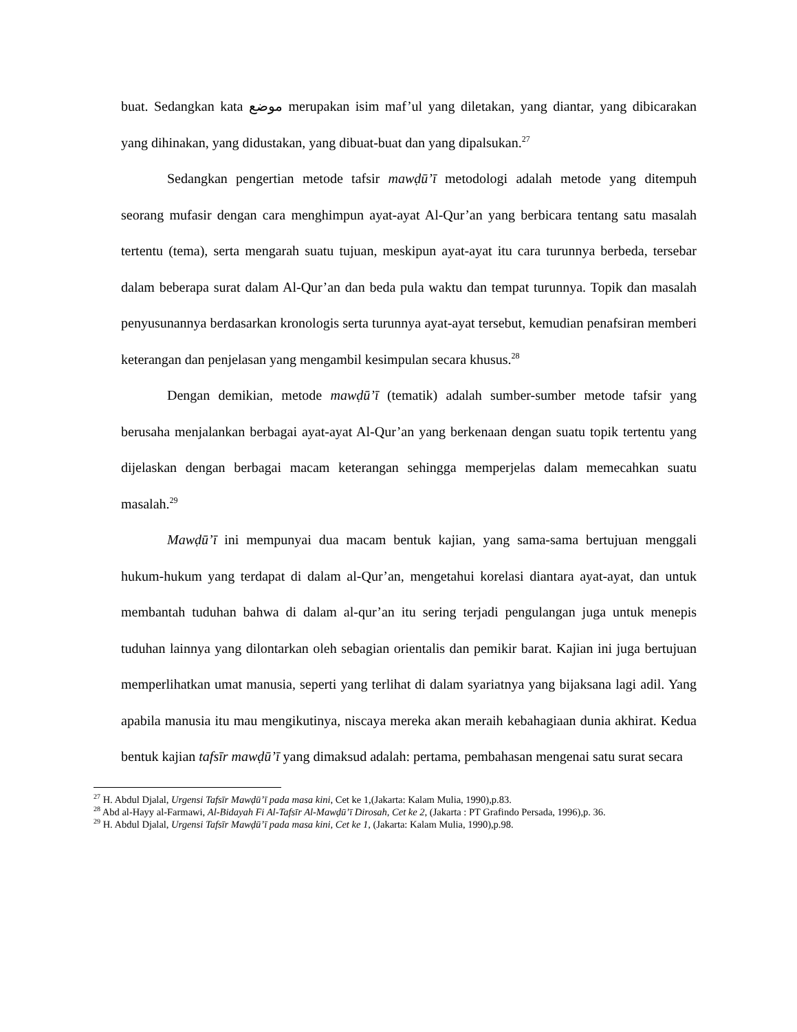buat. Sedangkan kata موضع merupakan isim maf’ul yang diletakan, yang diantar, yang dibicarakan yang dihinakan, yang didustakan, yang dibuat-buat dan yang dipalsukan.<sup>27</sup>
Sedangkan pengertian metode tafsir mawḍū’ī metodologi adalah metode yang ditempuh seorang mufasir dengan cara menghimpun ayat-ayat Al-Qur’an yang berbicara tentang satu masalah tertentu (tema), serta mengarah suatu tujuan, meskipun ayat-ayat itu cara turunnya berbeda, tersebar dalam beberapa surat dalam Al-Qur’an dan beda pula waktu dan tempat turunnya. Topik dan masalah penyusunannya berdasarkan kronologis serta turunnya ayat-ayat tersebut, kemudian penafsiran memberi keterangan dan penjelasan yang mengambil kesimpulan secara khusus.<sup>28</sup>
Dengan demikian, metode mawḍū’ī (tematik) adalah sumber-sumber metode tafsir yang berusaha menjalankan berbagai ayat-ayat Al-Qur’an yang berkenaan dengan suatu topik tertentu yang dijelaskan dengan berbagai macam keterangan sehingga memperjelas dalam memecahkan suatu masalah.<sup>29</sup>
Mawḍū’ī ini mempunyai dua macam bentuk kajian, yang sama-sama bertujuan menggali hukum-hukum yang terdapat di dalam al-Qur’an, mengetahui korelasi diantara ayat-ayat, dan untuk membantah tuduhan bahwa di dalam al-qur’an itu sering terjadi pengulangan juga untuk menepis tuduhan lainnya yang dilontarkan oleh sebagian orientalis dan pemikir barat. Kajian ini juga bertujuan memperlihatkan umat manusia, seperti yang terlihat di dalam syariatnya yang bijaksana lagi adil. Yang apabila manusia itu mau mengikutinya, niscaya mereka akan meraih kebahagiaan dunia akhirat. Kedua bentuk kajian tafsīr mawḍū’ī yang dimaksud adalah: pertama, pembahasan mengenai satu surat secara
<sup>27</sup> H. Abdul Djalal, Urgensi Tafsīr Mawḍū’ī pada masa kini, Cet ke 1,(Jakarta: Kalam Mulia, 1990),p.83.
<sup>28</sup> Abd al-Hayy al-Farmawi, Al-Bidayah Fi Al-Tafsīr Al-Mawḍū’ī Dirosah, Cet ke 2, (Jakarta : PT Grafindo Persada, 1996),p. 36.
<sup>29</sup> H. Abdul Djalal, Urgensi Tafsīr Mawḍū’ī pada masa kini, Cet ke 1, (Jakarta: Kalam Mulia, 1990),p.98.